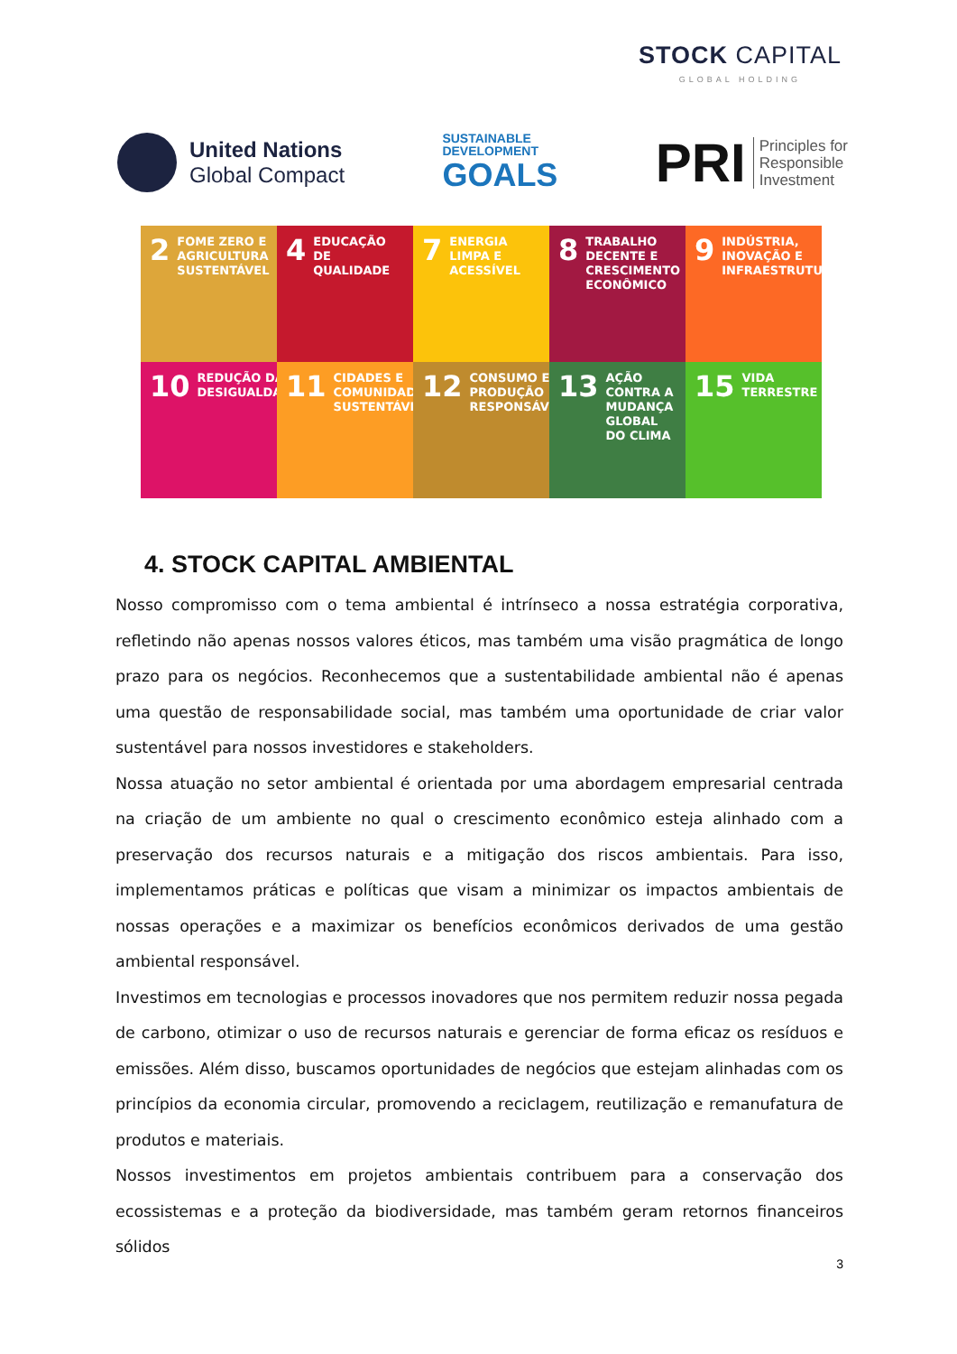STOCK CAPITAL
GLOBAL HOLDING
United Nations
Global Compact
SUSTAINABLE
DEVELOPMENT
GOALS
PRI Principles for
Responsible
Investment
2 FOME ZERO E AGRICULTURA SUSTENTÁVEL
4 EDUCAÇÃO DE QUALIDADE
7 ENERGIA LIMPA E ACESSÍVEL
8 TRABALHO DECENTE E CRESCIMENTO ECONÔMICO
9 INDÚSTRIA, INOVAÇÃO E INFRAESTRUTURA
10 REDUÇÃO DAS DESIGUALDADES
11 CIDADES E COMUNIDADES SUSTENTÁVEIS
12 CONSUMO E PRODUÇÃO RESPONSÁVEIS
13 AÇÃO CONTRA A MUDANÇA GLOBAL DO CLIMA
15 VIDA TERRESTRE
4. STOCK CAPITAL AMBIENTAL
Nosso compromisso com o tema ambiental é intrínseco a nossa estratégia corporativa, refletindo não apenas nossos valores éticos, mas também uma visão pragmática de longo prazo para os negócios. Reconhecemos que a sustentabilidade ambiental não é apenas uma questão de responsabilidade social, mas também uma oportunidade de criar valor sustentável para nossos investidores e stakeholders.
Nossa atuação no setor ambiental é orientada por uma abordagem empresarial centrada na criação de um ambiente no qual o crescimento econômico esteja alinhado com a preservação dos recursos naturais e a mitigação dos riscos ambientais. Para isso, implementamos práticas e políticas que visam a minimizar os impactos ambientais de nossas operações e a maximizar os benefícios econômicos derivados de uma gestão ambiental responsável.
Investimos em tecnologias e processos inovadores que nos permitem reduzir nossa pegada de carbono, otimizar o uso de recursos naturais e gerenciar de forma eficaz os resíduos e emissões. Além disso, buscamos oportunidades de negócios que estejam alinhadas com os princípios da economia circular, promovendo a reciclagem, reutilização e remanufatura de produtos e materiais.
Nossos investimentos em projetos ambientais contribuem para a conservação dos ecossistemas e a proteção da biodiversidade, mas também geram retornos financeiros sólidos
3